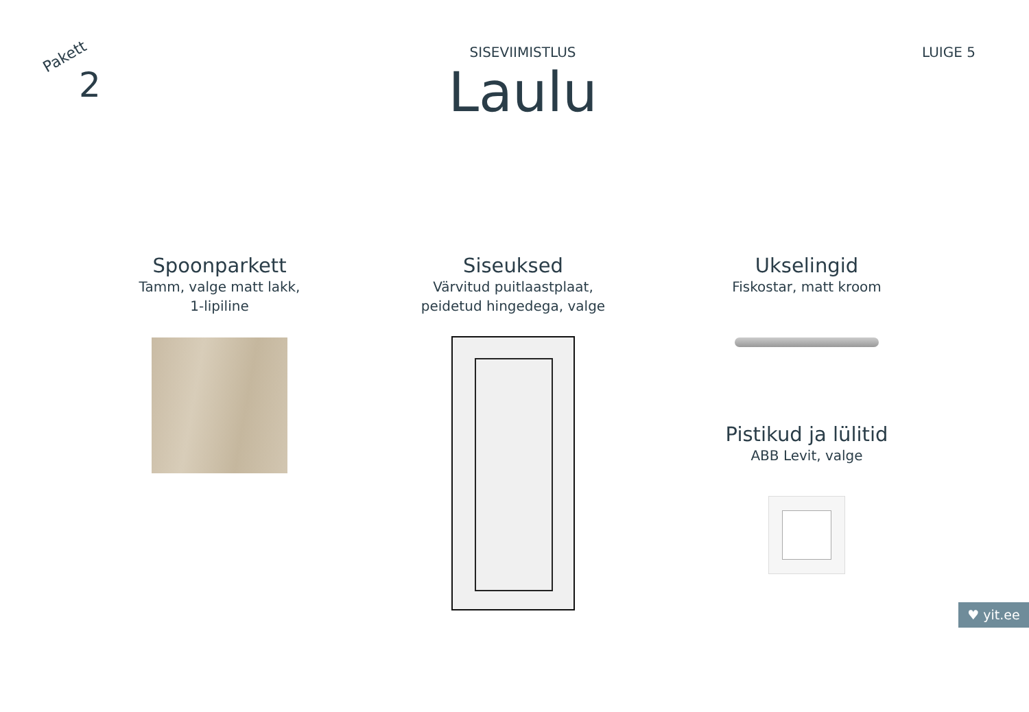Pakett
2
SISEVIIMISTLUS
Laulu
LUIGE 5
Spoonparkett
Tamm, valge matt lakk,
1-lipiline
Siseuksed
Värvitud puitlaastplaat,
peidetud hingedega, valge
Ukselingid
Fiskostar, matt kroom
Pistikud ja lülitid
ABB Levit, valge
♥ yit.ee